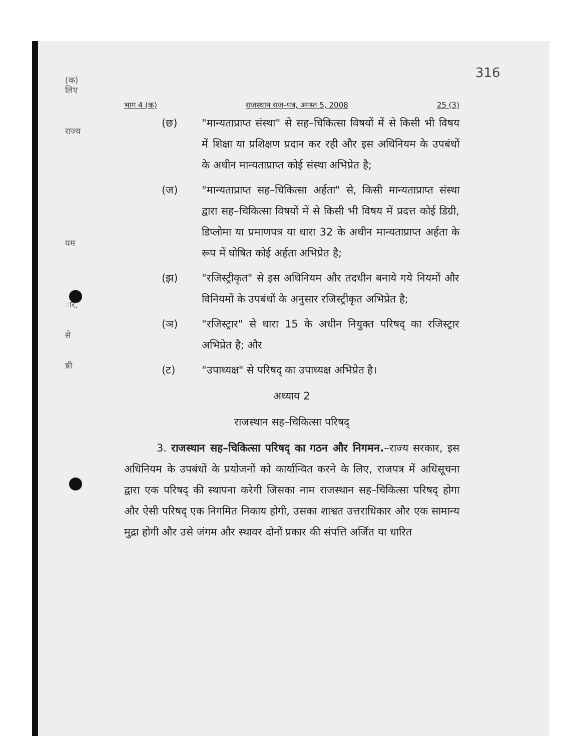316
(क)
लिए
राज्य
यम
ार,
से
ष्री
भाग 4 (क) राजस्थान राज–पत्र, अगस्त 5, 2008 25 (3)
(छ) "मान्यताप्राप्त संस्था" से सह–चिकित्सा विषयों में से किसी भी विषय में शिक्षा या प्रशिक्षण प्रदान कर रही और इस अधिनियम के उपबंधों के अधीन मान्यताप्राप्त कोई संस्था अभिप्रेत है;
(ज) "मान्यताप्राप्त सह–चिकित्सा अर्हता" से, किसी मान्यताप्राप्त संस्था द्वारा सह–चिकित्सा विषयों में से किसी भी विषय में प्रदत्त कोई डिग्री, डिप्लोमा या प्रमाणपत्र या धारा 32 के अधीन मान्यताप्राप्त अर्हता के रूप में घोषित कोई अर्हता अभिप्रेत है;
(झ) "रजिस्ट्रीकृत" से इस अधिनियम और तदधीन बनाये गये नियमों और विनियमों के उपबंधों के अनुसार रजिस्ट्रीकृत अभिप्रेत है;
(ञ) "रजिस्ट्रार" से धारा 15 के अधीन नियुक्त परिषद् का रजिस्ट्रार अभिप्रेत है; और
(ट) "उपाध्यक्ष" से परिषद् का उपाध्यक्ष अभिप्रेत है।
अध्याय 2
राजस्थान सह–चिकित्सा परिषद्
3. राजस्थान सह–चिकित्सा परिषद् का गठन और निगमन.–राज्य सरकार, इस अधिनियम के उपबंधों के प्रयोजनों को कार्यान्वित करने के लिए, राजपत्र में अधिसूचना द्वारा एक परिषद् की स्थापना करेगी जिसका नाम राजस्थान सह–चिकित्सा परिषद् होगा और ऐसी परिषद् एक निगमित निकाय होगी, उसका शाश्वत उत्तराधिकार और एक सामान्य मुद्रा होगी और उसे जंगम और स्थावर दोनों प्रकार की संपत्ति अर्जित या धारित